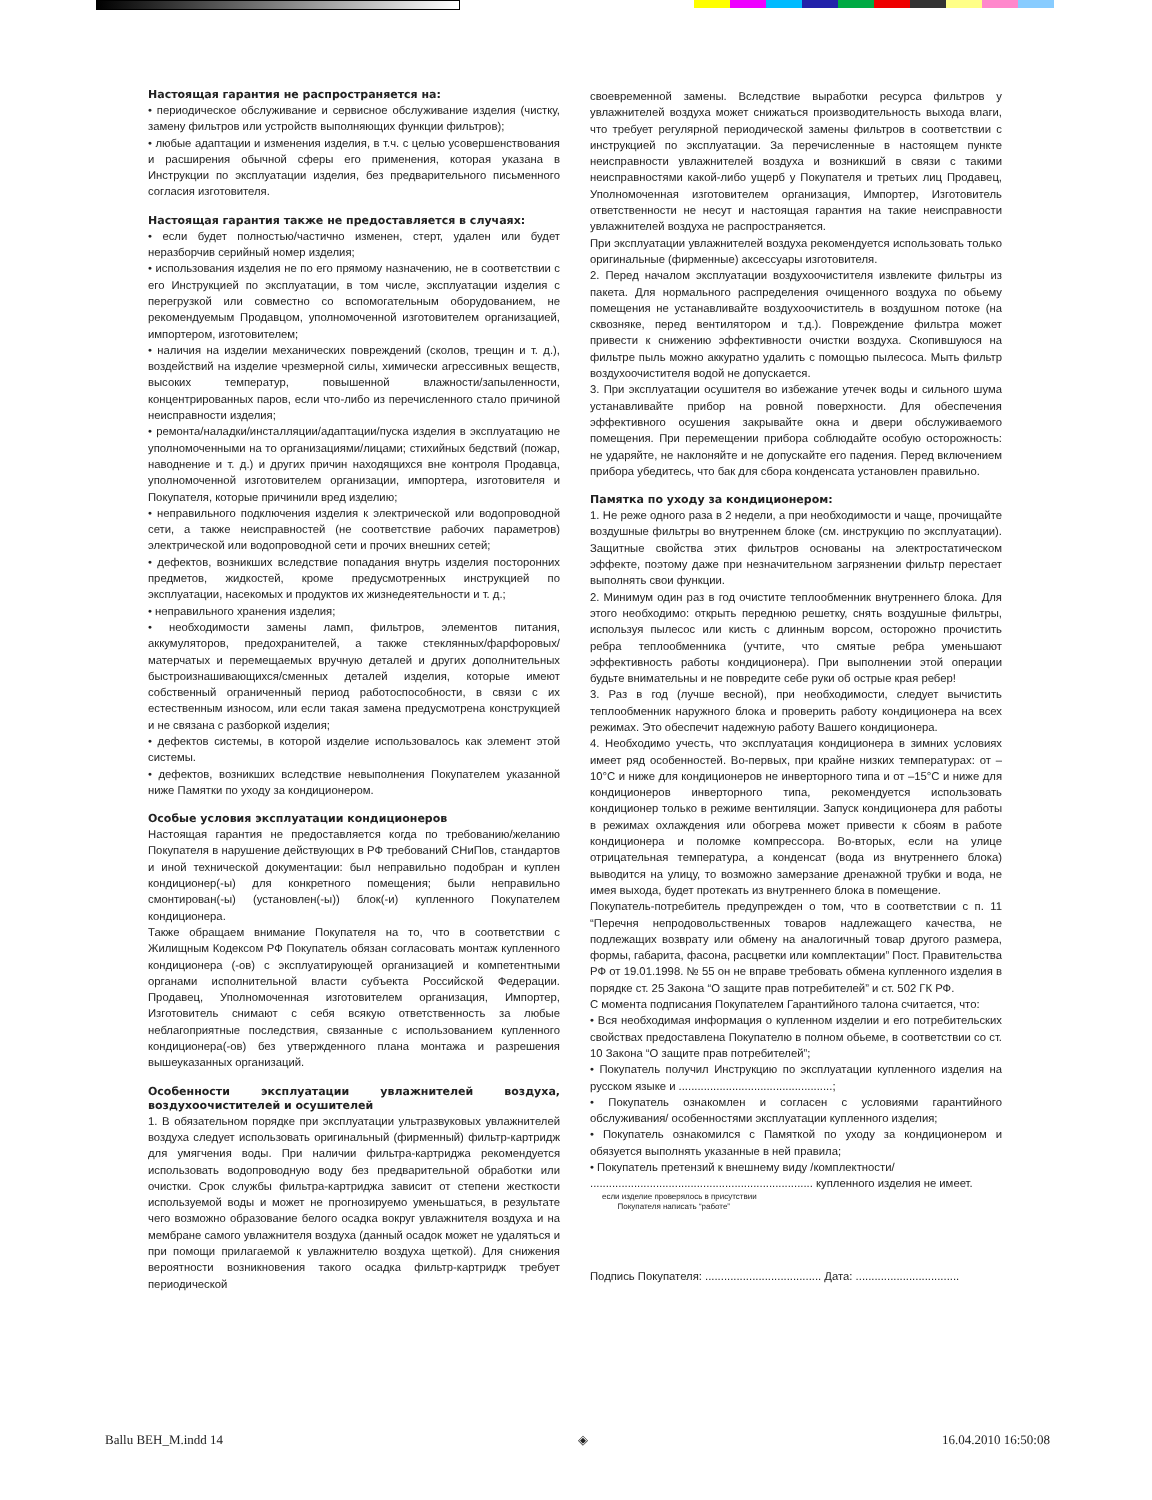Настоящая гарантия не распространяется на:
• периодическое обслуживание и сервисное обслуживание изделия (чистку, замену фильтров или устройств выполняющих функции фильтров);
• любые адаптации и изменения изделия, в т.ч. с целью усовершенствования и расширения обычной сферы его применения, которая указана в Инструкции по эксплуатации изделия, без предварительного письменного согласия изготовителя.
Настоящая гарантия также не предоставляется в случаях:
• если будет полностью/частично изменен, стерт, удален или будет неразборчив серийный номер изделия;
• использования изделия не по его прямому назначению, не в соответствии с его Инструкцией по эксплуатации, в том числе, эксплуатации изделия с перегрузкой или совместно со вспомогательным оборудованием, не рекомендуемым Продавцом, уполномоченной изготовителем организацией, импортером, изготовителем;
• наличия на изделии механических повреждений (сколов, трещин и т. д.), воздействий на изделие чрезмерной силы, химически агрессивных веществ, высоких температур, повышенной влажности/запыленности, концентрированных паров, если что-либо из перечисленного стало причиной неисправности изделия;
• ремонта/наладки/инсталляции/адаптации/пуска изделия в эксплуатацию не уполномоченными на то организациями/лицами; стихийных бедствий (пожар, наводнение и т. д.) и других причин находящихся вне контроля Продавца, уполномоченной изготовителем организации, импортера, изготовителя и Покупателя, которые причинили вред изделию;
• неправильного подключения изделия к электрической или водопроводной сети, а также неисправностей (не соответствие рабочих параметров) электрической или водопроводной сети и прочих внешних сетей;
• дефектов, возникших вследствие попадания внутрь изделия посторонних предметов, жидкостей, кроме предусмотренных инструкцией по эксплуатации, насекомых и продуктов их жизнедеятельности и т. д.;
• неправильного хранения изделия;
• необходимости замены ламп, фильтров, элементов питания, аккумуляторов, предохранителей, а также стеклянных/фарфоровых/матерчатых и перемещаемых вручную деталей и других дополнительных быстроизнашивающихся/сменных деталей изделия, которые имеют собственный ограниченный период работоспособности, в связи с их естественным износом, или если такая замена предусмотрена конструкцией и не связана с разборкой изделия;
• дефектов системы, в которой изделие использовалось как элемент этой системы.
• дефектов, возникших вследствие невыполнения Покупателем указанной ниже Памятки по уходу за кондиционером.
Особые условия эксплуатации кондиционеров
Настоящая гарантия не предоставляется когда по требованию/желанию Покупателя в нарушение действующих в РФ требований СНиПов, стандартов и иной технической документации: был неправильно подобран и куплен кондиционер(-ы) для конкретного помещения; были неправильно смонтирован(-ы) (установлен(-ы)) блок(-и) купленного Покупателем кондиционера.
Также обращаем внимание Покупателя на то, что в соответствии с Жилищным Кодексом РФ Покупатель обязан согласовать монтаж купленного кондиционера (-ов) с эксплуатирующей организацией и компетентными органами исполнительной власти субъекта Российской Федерации. Продавец, Уполномоченная изготовителем организация, Импортер, Изготовитель снимают с себя всякую ответственность за любые неблагоприятные последствия, связанные с использованием купленного кондиционера(-ов) без утвержденного плана монтажа и разрешения вышеуказанных организаций.
Особенности эксплуатации увлажнителей воздуха, воздухоочистителей и осушителей
1. В обязательном порядке при эксплуатации ультразвуковых увлажнителей воздуха следует использовать оригинальный (фирменный) фильтр-картридж для умягчения воды. При наличии фильтра-картриджа рекомендуется использовать водопроводную воду без предварительной обработки или очистки. Срок службы фильтра-картриджа зависит от степени жесткости используемой воды и может не прогнозируемо уменьшаться, в результате чего возможно образование белого осадка вокруг увлажнителя воздуха и на мембране самого увлажнителя воздуха (данный осадок может не удаляться и при помощи прилагаемой к увлажнителю воздуха щеткой). Для снижения вероятности возникновения такого осадка фильтр-картридж требует периодической
своевременной замены. Вследствие выработки ресурса фильтров у увлажнителей воздуха может снижаться производительность выхода влаги, что требует регулярной периодической замены фильтров в соответствии с инструкцией по эксплуатации. За перечисленные в настоящем пункте неисправности увлажнителей воздуха и возникший в связи с такими неисправностями какой-либо ущерб у Покупателя и третьих лиц Продавец, Уполномоченная изготовителем организация, Импортер, Изготовитель ответственности не несут и настоящая гарантия на такие неисправности увлажнителей воздуха не распространяется.
При эксплуатации увлажнителей воздуха рекомендуется использовать только оригинальные (фирменные) аксессуары изготовителя.
2. Перед началом эксплуатации воздухоочистителя извлеките фильтры из пакета. Для нормального распределения очищенного воздуха по обьему помещения не устанавливайте воздухоочиститель в воздушном потоке (на сквозняке, перед вентилятором и т.д.). Повреждение фильтра может привести к снижению эффективности очистки воздуха. Скопившуюся на фильтре пыль можно аккуратно удалить с помощью пылесоса. Мыть фильтр воздухоочистителя водой не допускается.
3. При эксплуатации осушителя во избежание утечек воды и сильного шума устанавливайте прибор на ровной поверхности. Для обеспечения эффективного осушения закрывайте окна и двери обслуживаемого помещения. При перемещении прибора соблюдайте особую осторожность: не ударяйте, не наклоняйте и не допускайте его падения. Перед включением прибора убедитесь, что бак для сбора конденсата установлен правильно.
Памятка по уходу за кондиционером:
1. Не реже одного раза в 2 недели, а при необходимости и чаще, прочищайте воздушные фильтры во внутреннем блоке (см. инструкцию по эксплуатации). Защитные свойства этих фильтров основаны на электростатическом эффекте, поэтому даже при незначительном загрязнении фильтр перестает выполнять свои функции.
2. Минимум один раз в год очистите теплообменник внутреннего блока. Для этого необходимо: открыть переднюю решетку, снять воздушные фильтры, используя пылесос или кисть с длинным ворсом, осторожно прочистить ребра теплообменника (учтите, что смятые ребра уменьшают эффективность работы кондиционера). При выполнении этой операции будьте внимательны и не повредите себе руки об острые края ребер!
3. Раз в год (лучше весной), при необходимости, следует вычистить теплообменник наружного блока и проверить работу кондиционера на всех режимах. Это обеспечит надежную работу Вашего кондиционера.
4. Необходимо учесть, что эксплуатация кондиционера в зимних условиях имеет ряд особенностей. Во-первых, при крайне низких температурах: от –10°С и ниже для кондиционеров не инверторного типа и от –15°С и ниже для кондиционеров инверторного типа, рекомендуется использовать кондиционер только в режиме вентиляции. Запуск кондиционера для работы в режимах охлаждения или обогрева может привести к сбоям в работе кондиционера и поломке компрессора. Во-вторых, если на улице отрицательная температура, а конденсат (вода из внутреннего блока) выводится на улицу, то возможно замерзание дренажной трубки и вода, не имея выхода, будет протекать из внутреннего блока в помещение.
Покупатель-потребитель предупрежден о том, что в соответствии с п. 11 “Перечня непродовольственных товаров надлежащего качества, не подлежащих возврату или обмену на аналогичный товар другого размера, формы, габарита, фасона, расцветки или комплектации” Пост. Правительства РФ от 19.01.1998. № 55 он не вправе требовать обмена купленного изделия в порядке ст. 25 Закона “О защите прав потребителей” и ст. 502 ГК РФ.
С момента подписания Покупателем Гарантийного талона считается, что:
• Вся необходимая информация о купленном изделии и его потребительских свойствах предоставлена Покупателю в полном обьеме, в соответствии со ст. 10 Закона “О защите прав потребителей”;
• Покупатель получил Инструкцию по эксплуатации купленного изделия на русском языке и .................................................;
• Покупатель ознакомлен и согласен с условиями гарантийного обслуживания/ особенностями эксплуатации купленного изделия;
• Покупатель ознакомился с Памяткой по уходу за кондиционером и обязуется выполнять указанные в ней правила;
• Покупатель претензий к внешнему виду /комплектности/
....................................................................... купленного изделия не имеет.
если изделие проверялось в присутствии
Покупателя написать “работе”
Подпись Покупателя: ..................................... Дата: .................................
Ballu BEH_M.indd 14 ◈ 16.04.2010 16:50:08